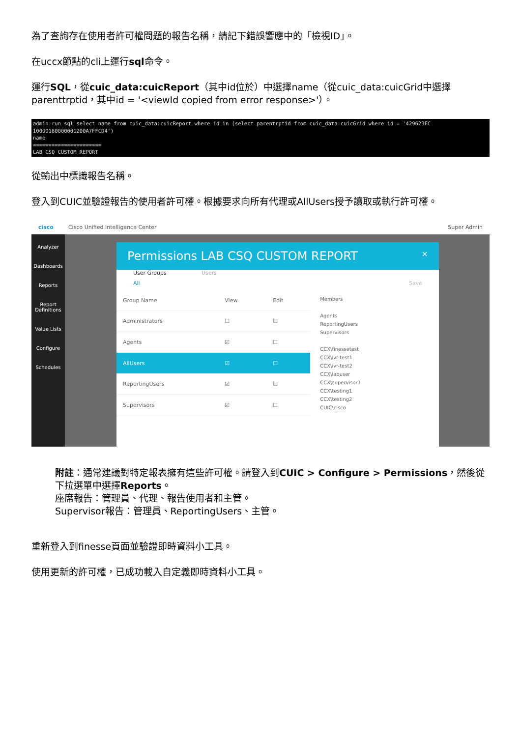為了查詢存在使用者許可權問題的報告名稱，請記下錯誤響應中的「檢視ID」。
在uccx節點的cli上運行sql命令。
運行SQL，從cuic_data:cuicReport（其中id位於）中選擇name（從cuic_data:cuicGrid中選擇parenttrptid，其中id = '<viewId copied from error response>'）。
admin:run sql select name from cuic_data:cuicReport where id in (select parentrptid from cuic_data:cuicGrid where id = '429623FC 10000180000001200A7FFCD4') name ====================== LAB CSQ CUSTOM REPORT
從輸出中標識報告名稱。
登入到CUIC並驗證報告的使用者許可權。根據要求向所有代理或AllUsers授予讀取或執行許可權。
cisco Cisco Unified Intelligence Center Super Admin
Analyzer
Dashboards
Reports
Report Definitions
Value Lists
Configure
Schedules
Permissions LAB CSQ CUSTOM REPORT ×
User Groups Users
All Save
| Group Name | View | Edit |
| Administrators | ☐ | ☐ |
| Agents | ☑ | ☐ |
| AllUsers | ☑ | ☐ |
| ReportingUsers | ☑ | ☐ |
| Supervisors | ☑ | ☐ |
Members
Agents
ReportingUsers
Supervisors
CCX\finessetest
CCX\ivr-test1
CCX\ivr-test2
CCX\labuser
CCX\supervisor1
CCX\testing1
CCX\testing2
CUIC\cisco
附註：通常建議對特定報表擁有這些許可權。請登入到CUIC > Configure > Permissions，然後從下拉選單中選擇Reports。
座席報告：管理員、代理、報告使用者和主管。
Supervisor報告：管理員、ReportingUsers、主管。
重新登入到finesse頁面並驗證即時資料小工具。
使用更新的許可權，已成功載入自定義即時資料小工具。